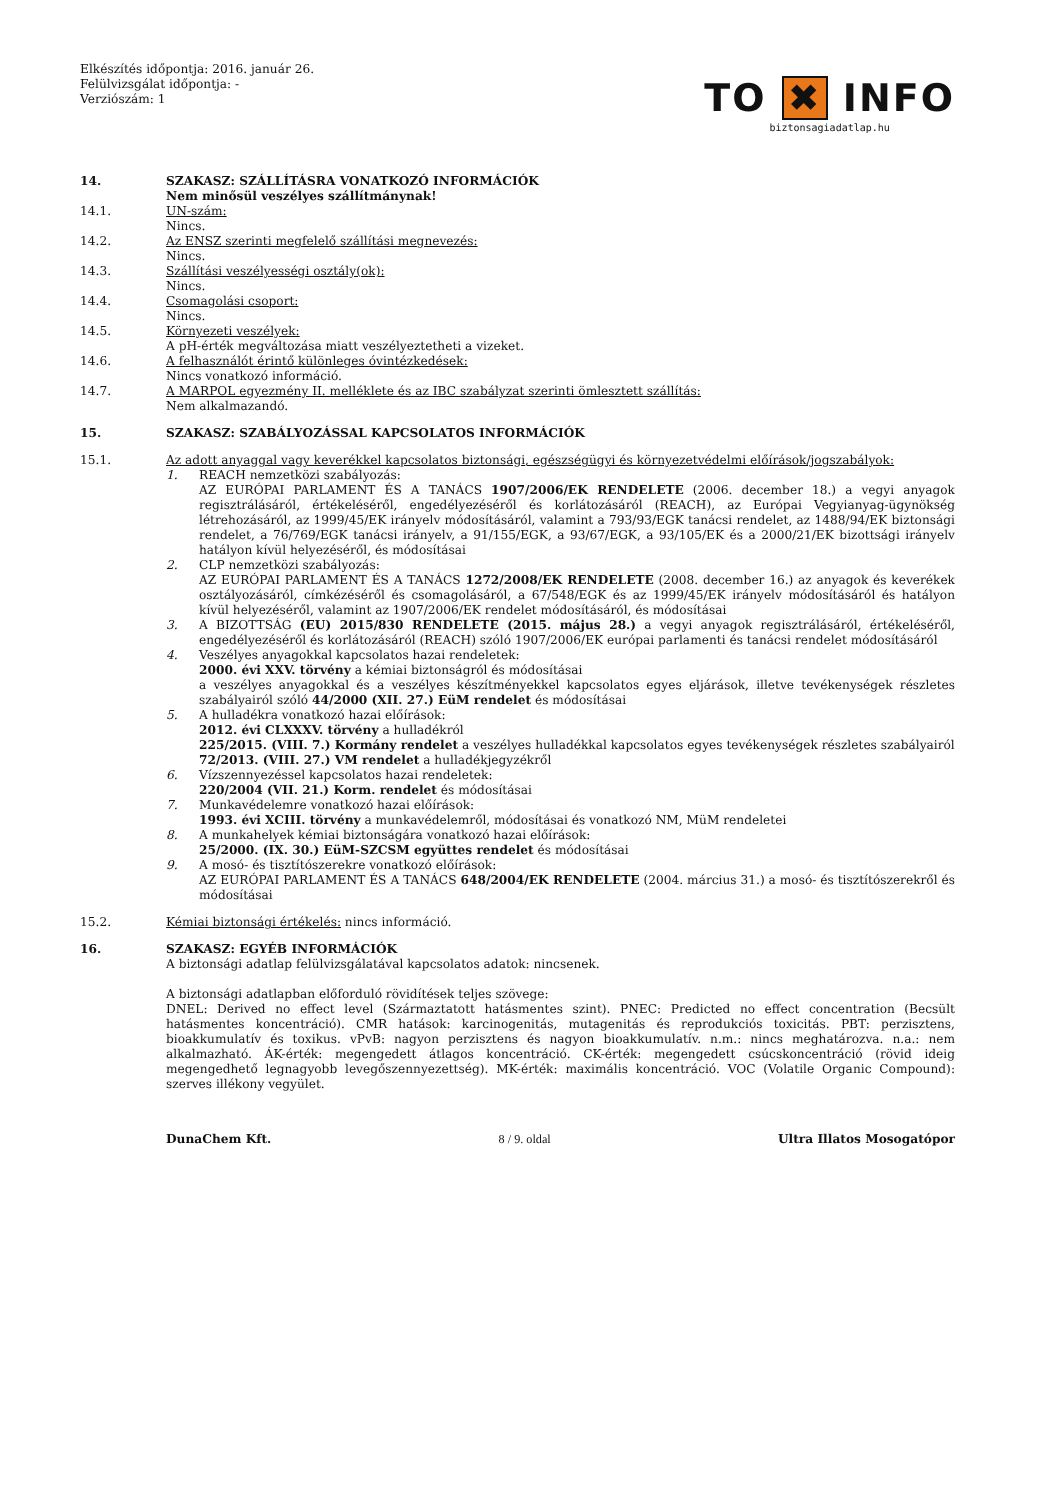Elkészítés időpontja: 2016. január 26.
Felülvizsgálat időpontja: -
Verziószám: 1
TO ✖ INFO
biztonsagiadatlap.hu
14. SZAKASZ: SZÁLLÍTÁSRA VONATKOZÓ INFORMÁCIÓK
Nem minősül veszélyes szállítmánynak!
14.1. UN-szám:
Nincs.
14.2. Az ENSZ szerinti megfelelő szállítási megnevezés:
Nincs.
14.3. Szállítási veszélyességi osztály(ok):
Nincs.
14.4. Csomagolási csoport:
Nincs.
14.5. Környezeti veszélyek:
A pH-érték megváltozása miatt veszélyeztetheti a vizeket.
14.6. A felhasználót érintő különleges óvintézkedések:
Nincs vonatkozó információ.
14.7. A MARPOL egyezmény II. melléklete és az IBC szabályzat szerinti ömlesztett szállítás:
Nem alkalmazandó.
15. SZAKASZ: SZABÁLYOZÁSSAL KAPCSOLATOS INFORMÁCIÓK
15.1. Az adott anyaggal vagy keverékkel kapcsolatos biztonsági, egészségügyi és környezetvédelmi előírások/jogszabályok:
1. REACH nemzetközi szabályozás:
AZ EURÓPAI PARLAMENT ÉS A TANÁCS 1907/2006/EK RENDELETE (2006. december 18.) a vegyi anyagok regisztrálásáról, értékeléséről, engedélyezéséről és korlátozásáról (REACH), az Európai Vegyianyag-ügynökség létrehozásáról, az 1999/45/EK irányelv módosításáról, valamint a 793/93/EGK tanácsi rendelet, az 1488/94/EK biztonsági rendelet, a 76/769/EGK tanácsi irányelv, a 91/155/EGK, a 93/67/EGK, a 93/105/EK és a 2000/21/EK bizottsági irányelv hatályon kívül helyezéséről, és módosításai
2. CLP nemzetközi szabályozás:
AZ EURÓPAI PARLAMENT ÉS A TANÁCS 1272/2008/EK RENDELETE (2008. december 16.) az anyagok és keverékek osztályozásáról, címkézéséről és csomagolásáról, a 67/548/EGK és az 1999/45/EK irányelv módosításáról és hatályon kívül helyezéséről, valamint az 1907/2006/EK rendelet módosításáról, és módosításai
3. A BIZOTTSÁG (EU) 2015/830 RENDELETE (2015. május 28.) a vegyi anyagok regisztrálásáról, értékeléséről, engedélyezéséről és korlátozásáról (REACH) szóló 1907/2006/EK európai parlamenti és tanácsi rendelet módosításáról
4. Veszélyes anyagokkal kapcsolatos hazai rendeletek:
2000. évi XXV. törvény a kémiai biztonságról és módosításai
a veszélyes anyagokkal és a veszélyes készítményekkel kapcsolatos egyes eljárások, illetve tevékenységek részletes szabályairól szóló 44/2000 (XII. 27.) EüM rendelet és módosításai
5. A hulladékra vonatkozó hazai előírások:
2012. évi CLXXXV. törvény a hulladékról
225/2015. (VIII. 7.) Kormány rendelet a veszélyes hulladékkal kapcsolatos egyes tevékenységek részletes szabályairól
72/2013. (VIII. 27.) VM rendelet a hulladékjegyzékről
6. Vízszennyezéssel kapcsolatos hazai rendeletek:
220/2004 (VII. 21.) Korm. rendelet és módosításai
7. Munkavédelemre vonatkozó hazai előírások:
1993. évi XCIII. törvény a munkavédelemről, módosításai és vonatkozó NM, MüM rendeletei
8. A munkahelyek kémiai biztonságára vonatkozó hazai előírások:
25/2000. (IX. 30.) EüM-SZCSM együttes rendelet és módosításai
9. A mosó- és tisztítószerekre vonatkozó előírások:
AZ EURÓPAI PARLAMENT ÉS A TANÁCS 648/2004/EK RENDELETE (2004. március 31.) a mosó- és tisztítószerekről és módosításai
15.2. Kémiai biztonsági értékelés: nincs információ.
16. SZAKASZ: EGYÉB INFORMÁCIÓK
A biztonsági adatlap felülvizsgálatával kapcsolatos adatok: nincsenek.
A biztonsági adatlapban előforduló rövidítések teljes szövege:
DNEL: Derived no effect level (Származtatott hatásmentes szint). PNEC: Predicted no effect concentration (Becsült hatásmentes koncentráció). CMR hatások: karcinogenitás, mutagenitás és reprodukciós toxicitás. PBT: perzisztens, bioakkumulatív és toxikus. vPvB: nagyon perzisztens és nagyon bioakkumulatív. n.m.: nincs meghatározva. n.a.: nem alkalmazható. ÁK-érték: megengedett átlagos koncentráció. CK-érték: megengedett csúcskoncentráció (rövid ideig megengedhető legnagyobb levegőszennyezettség). MK-érték: maximális koncentráció. VOC (Volatile Organic Compound): szerves illékony vegyület.
DunaChem Kft. 8 / 9. oldal Ultra Illatos Mosogatópor